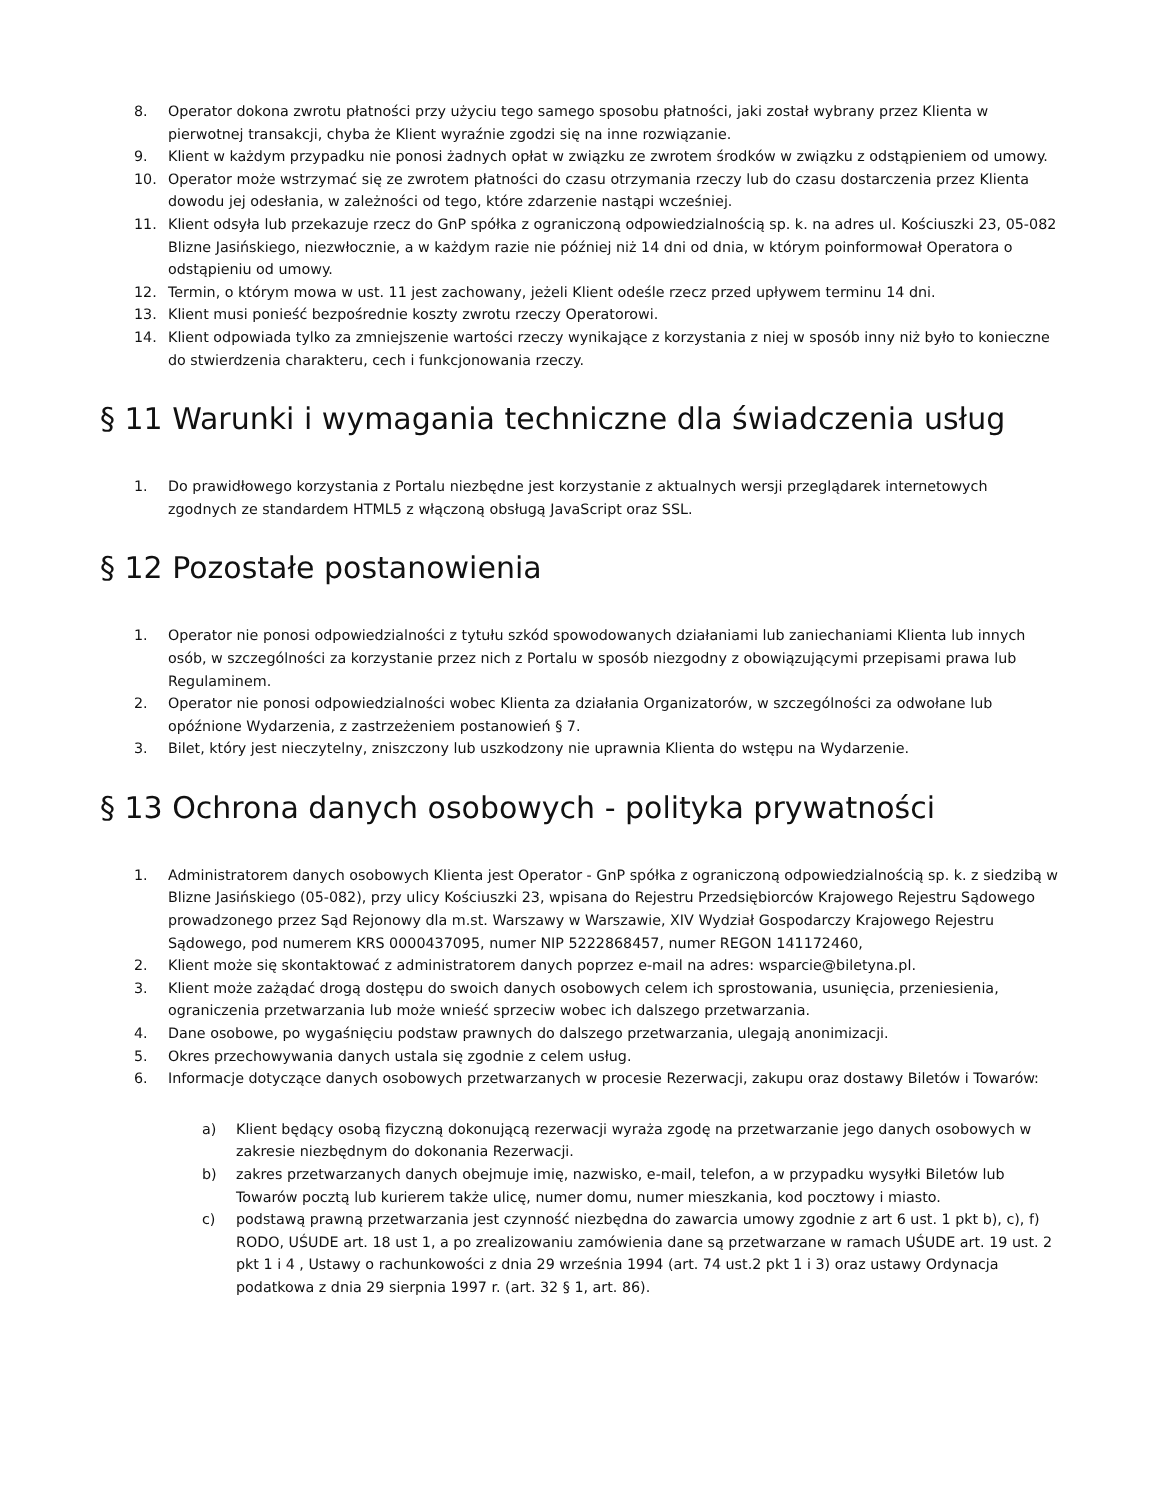8. Operator dokona zwrotu płatności przy użyciu tego samego sposobu płatności, jaki został wybrany przez Klienta w pierwotnej transakcji, chyba że Klient wyraźnie zgodzi się na inne rozwiązanie.
9. Klient w każdym przypadku nie ponosi żadnych opłat w związku ze zwrotem środków w związku z odstąpieniem od umowy.
10. Operator może wstrzymać się ze zwrotem płatności do czasu otrzymania rzeczy lub do czasu dostarczenia przez Klienta dowodu jej odesłania, w zależności od tego, które zdarzenie nastąpi wcześniej.
11. Klient odsyła lub przekazuje rzecz do GnP spółka z ograniczoną odpowiedzialnością sp. k. na adres ul. Kościuszki 23, 05-082 Blizne Jasińskiego, niezwłocznie, a w każdym razie nie później niż 14 dni od dnia, w którym poinformował Operatora o odstąpieniu od umowy.
12. Termin, o którym mowa w ust. 11 jest zachowany, jeżeli Klient odeśle rzecz przed upływem terminu 14 dni.
13. Klient musi ponieść bezpośrednie koszty zwrotu rzeczy Operatorowi.
14. Klient odpowiada tylko za zmniejszenie wartości rzeczy wynikające z korzystania z niej w sposób inny niż było to konieczne do stwierdzenia charakteru, cech i funkcjonowania rzeczy.
§ 11 Warunki i wymagania techniczne dla świadczenia usług
1. Do prawidłowego korzystania z Portalu niezbędne jest korzystanie z aktualnych wersji przeglądarek internetowych zgodnych ze standardem HTML5 z włączoną obsługą JavaScript oraz SSL.
§ 12 Pozostałe postanowienia
1. Operator nie ponosi odpowiedzialności z tytułu szkód spowodowanych działaniami lub zaniechaniami Klienta lub innych osób, w szczególności za korzystanie przez nich z Portalu w sposób niezgodny z obowiązującymi przepisami prawa lub Regulaminem.
2. Operator nie ponosi odpowiedzialności wobec Klienta za działania Organizatorów, w szczególności za odwołane lub opóźnione Wydarzenia, z zastrzeżeniem postanowień § 7.
3. Bilet, który jest nieczytelny, zniszczony lub uszkodzony nie uprawnia Klienta do wstępu na Wydarzenie.
§ 13 Ochrona danych osobowych - polityka prywatności
1. Administratorem danych osobowych Klienta jest Operator - GnP spółka z ograniczoną odpowiedzialnością sp. k. z siedzibą w Blizne Jasińskiego (05-082), przy ulicy Kościuszki 23, wpisana do Rejestru Przedsiębiorców Krajowego Rejestru Sądowego prowadzonego przez Sąd Rejonowy dla m.st. Warszawy w Warszawie, XIV Wydział Gospodarczy Krajowego Rejestru Sądowego, pod numerem KRS 0000437095, numer NIP 5222868457, numer REGON 141172460,
2. Klient może się skontaktować z administratorem danych poprzez e-mail na adres: wsparcie@biletyna.pl.
3. Klient może zażądać drogą dostępu do swoich danych osobowych celem ich sprostowania, usunięcia, przeniesienia, ograniczenia przetwarzania lub może wnieść sprzeciw wobec ich dalszego przetwarzania.
4. Dane osobowe, po wygaśnięciu podstaw prawnych do dalszego przetwarzania, ulegają anonimizacji.
5. Okres przechowywania danych ustala się zgodnie z celem usług.
6. Informacje dotyczące danych osobowych przetwarzanych w procesie Rezerwacji, zakupu oraz dostawy Biletów i Towarów:
a) Klient będący osobą fizyczną dokonującą rezerwacji wyraża zgodę na przetwarzanie jego danych osobowych w zakresie niezbędnym do dokonania Rezerwacji.
b) zakres przetwarzanych danych obejmuje imię, nazwisko, e-mail, telefon, a w przypadku wysyłki Biletów lub Towarów pocztą lub kurierem także ulicę, numer domu, numer mieszkania, kod pocztowy i miasto.
c) podstawą prawną przetwarzania jest czynność niezbędna do zawarcia umowy zgodnie z art 6 ust. 1 pkt b), c), f) RODO, UŚUDE art. 18 ust 1, a po zrealizowaniu zamówienia dane są przetwarzane w ramach UŚUDE art. 19 ust. 2 pkt 1 i 4 , Ustawy o rachunkowości z dnia 29 września 1994 (art. 74 ust.2 pkt 1 i 3) oraz ustawy Ordynacja podatkowa z dnia 29 sierpnia 1997 r. (art. 32 § 1, art. 86).